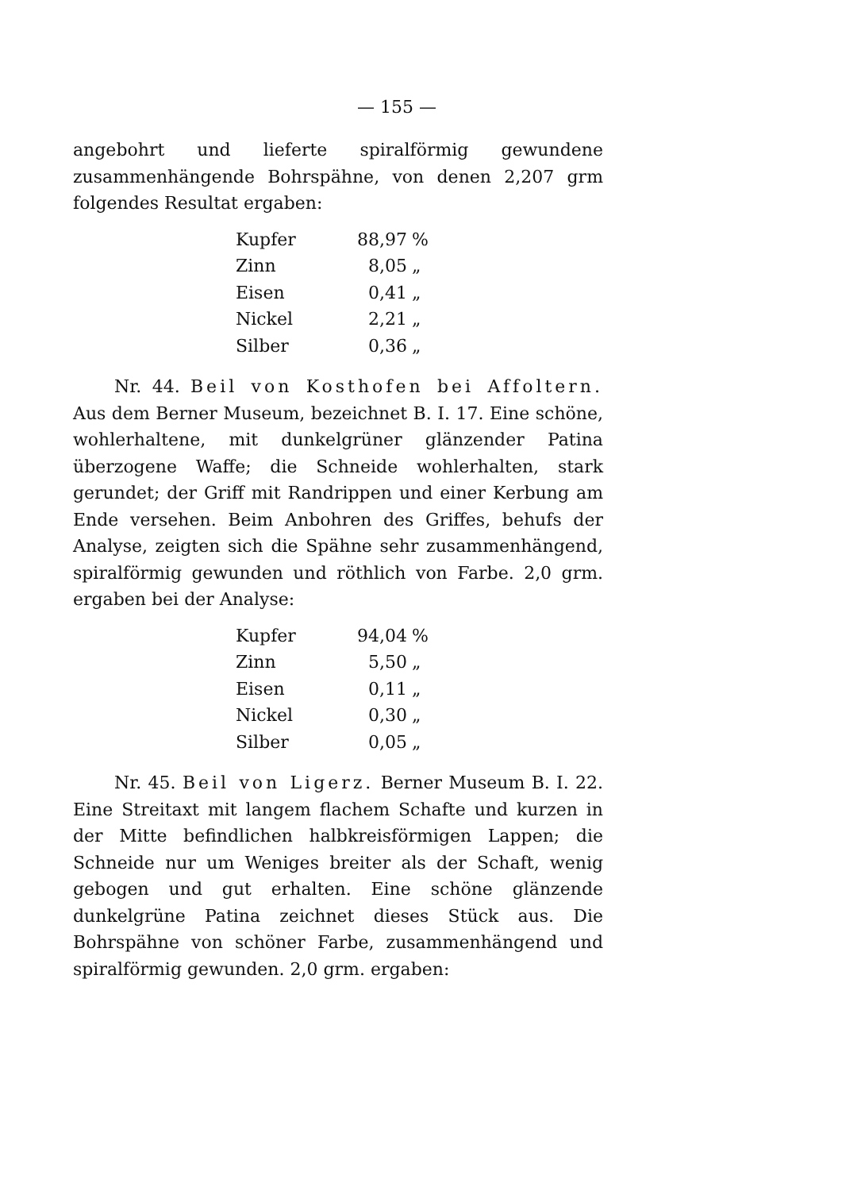— 155 —
angebohrt und lieferte spiralförmig gewundene zusammenhängende Bohrspähne, von denen 2,207 grm folgendes Resultat ergaben:
| Kupfer | 88,97 | % |
| Zinn | 8,05 | „ |
| Eisen | 0,41 | „ |
| Nickel | 2,21 | „ |
| Silber | 0,36 | „ |
Nr. 44. Beil von Kosthofen bei Affoltern. Aus dem Berner Museum, bezeichnet B. I. 17. Eine schöne, wohlerhaltene, mit dunkelgrüner glänzender Patina überzogene Waffe; die Schneide wohlerhalten, stark gerundet; der Griff mit Randrippen und einer Kerbung am Ende versehen. Beim Anbohren des Griffes, behufs der Analyse, zeigten sich die Spähne sehr zusammenhängend, spiralförmig gewunden und röthlich von Farbe. 2,0 grm. ergaben bei der Analyse:
| Kupfer | 94,04 | % |
| Zinn | 5,50 | „ |
| Eisen | 0,11 | „ |
| Nickel | 0,30 | „ |
| Silber | 0,05 | „ |
Nr. 45. Beil von Ligerz. Berner Museum B. I. 22. Eine Streitaxt mit langem flachem Schafte und kurzen in der Mitte befindlichen halbkreisförmigen Lappen; die Schneide nur um Weniges breiter als der Schaft, wenig gebogen und gut erhalten. Eine schöne glänzende dunkelgrüne Patina zeichnet dieses Stück aus. Die Bohrspähne von schöner Farbe, zusammenhängend und spiralförmig gewunden. 2,0 grm. ergaben: